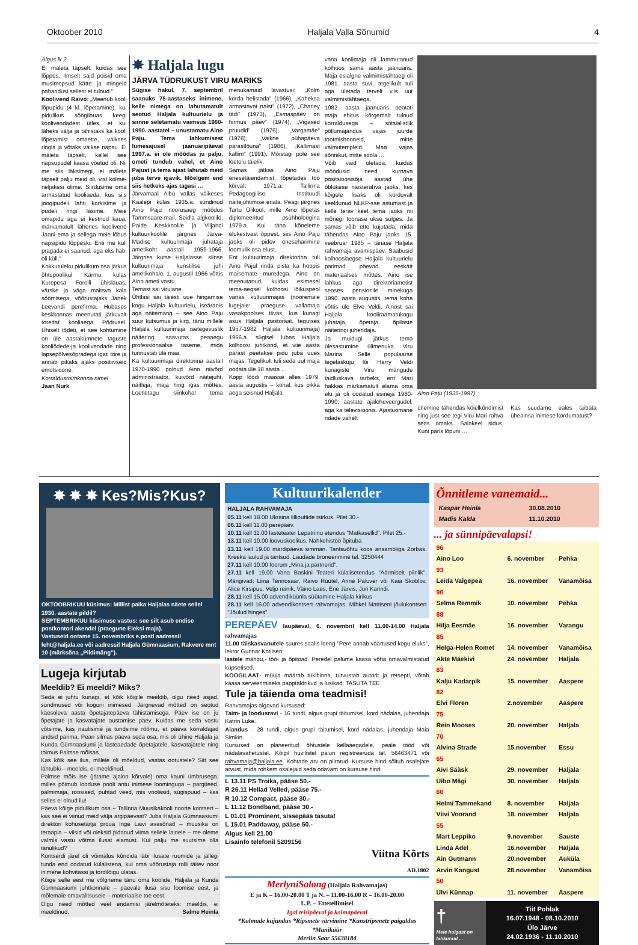Oktoober 2010 Haljala Valla Sõnumid 4
Algus lk 2
Ei mäleta täpselt, kuidas see lõppes. Ilmselt said poisid oma musimopsud kätte ja mingeid pahandusi sellest ei tulnud."
Koolivend Raivo: „Meenub kooli lõpupidu (4 kl. lõpetamine), kui pidulikus söögilauas keegi koolivendadest ütles, et kui läheks välja ja tähistaks ka kooli lõpetamist omaette, väikses ringis ja võtaks väikse napsu. Ei mäleta täpselt, kellel see napsupudel kaasa võetud oli. Nii me siis läksimegi, ei mäleta täpselt palju meid oli, vist kolme-neljakesi olime. Siirdusime oma armastatud kooliaeda, kus siis joogipudeli lahti korkisime ja pudeli ringi lasime. Meie omapidu aga ei kestnud kaua, märkamatult lähenes koolivend Jaani ema ja sellega meie lõbus napsipidu lõppeski. Eriti me küll pragada ei saanud, aga eks häbi oli küll."
Kokkutuleku pidulikum osa jätkus õhtupoolikul Kärmu külas Kurepesa Forelli ühislauas, värske ja väga maitsva kala söömisega, võõrustajaks Janek Leevandi perefirma. Hubases keskkonnas meenutati jätkuvalt toredat kooliaega Põdrusel. Ühiselt tõdeti, et see kohtumine on üle aastakümnete taguste kooliõdede-ja koolivendade ning lapsepõlvesõpradega igati tore ja annab pikaks ajaks positiivseid emotsioone.
Korraldustoimkonna nimel
Jaan Nurk
✸ Haljala lugu
JÄRVA TÜDRUKUST VIRU MARIKS
Sügise hakul, 7. septembril saanuks 75-aastaseks inimene, kelle nimega on lahutamatult seotud Haljala kultuurielu ja siinne seletamatu vaimsus 1960-1990. aastatel – unustamatu Aino Paju. Tema lahkumisest lumesajusel jaanuaripäeval 1997.a. ei ole möödas ju palju, ometi tundub vahel, et Aino Pajust ja tema ajast lahutab meid juba terve igavik. Mõelgem end siis hetkeks ajas tagasi …
Järvamaal Albu vallas väikeses Kaalepi külas 1935.a. sündinud Aino Paju noorusaeg möödus Tammsaare-mail. Seidla algkoolile, Paide Keskkoolile ja Viljandi kultuurikoolile järgnes Järva-Madise kultuurimaja juhataja ametikoht aastail 1959-1966. Järgnes kutse Haljalasse, siinse kultuurimaja kunstilise juhi ametikohale. 1. augustil 1966 võttis Aino ameti vastu.
Temast sai virulane.
Ühtlasi sai täiesti uue hingamise kogu Haljala kultuurielu, iseäranis aga näitemäng – see Aino Paju suur kutsumus ja kirg, tänu millele Haljala kultuurimaja isetegevuslik näitering saavutas peaaegu professionaalse taseme, mida tunnustati üle maa.
Ka kultuurimaja direktorina aastail 1970-1990 polnud Aino niivõrd administraator, kuivõrd näitejuht, näitleja, maja hing igas mõttes. Loetletagu siinkohal tema menukamaid lavastusi: „Kolm korda helistada" (1966), „Kaheksa armastavat naist" (1972), „Charley tädi" (1973), „Esmaspäev on hirmus päev" (1974), „Vigased pruudid" (1976), „Vargamäe" (1978), „Vaikne pühapäeva pärastlõuna" (1986), „Kallimast kallim" (1991). Mõistagi pole see loetelu täielik.
Samas jätkas Aino Paju enesetäiendamist, lõpetades töö kõrvalt 1971.a. Tallinna Pedagoogilise Instituudi näitejuhtimise eriala. Peagi järgnes Tartu Ülikool, mille Aino lõpetas diplomeeritud psühholoogina 1979.a. Kui täna kõneleme elukestvast õppest, siis Aino Paju jaoks oli pidev eneseharimine loomulik osa elust.
Ent kultuurimaja direktorina tuli Aino Pajul rinda pista ka hoopis maisemate muredega. Aino on meenutanud, kuidas esimesel tema-aegsel kolhoosi lõikuspeol vanas kultuurimajas (nooremale lugejale: praeguse vallamaja vasakpoolses tiivas, kus kunagi asus Haljala pastoraat, tegutses 1957-1982 Haljala kultuurimaja) 1966.a. sügisel lubas Haljala kolhoosi juhtkond, et viie aasta pärast peetakse pidu juba uues majas. Tegelikult tuli seda uut maja oodata üle 18 aasta …
Kopp löödi maasse alles 1979. aasta augustis – kohal, kus pikka aega seisnud Haljala
vana koolimaja oli lammutanud kolhoos sama aasta jaanuaris. Maja esialgne valmimistähtaeg oli 1981. aasta suvi, tegelikult tuli aga ületada tervelt viis uut valmimistähtaega.
1982. aasta jaanuaris peatati maja ehitus kõrgemalt tulnud korraldusega – sotsialistlik põllumajandus vajas juurde tootmishooneid, mitte vaimutempleid. Maa vajas sõnnikut, mitte soola …
Võib vaid oletada, kuidas möödusid need kurnava positsioonisõja aastad ühe õblukese naisterahva jaoks, kes kõigele lisaks oli korduvalt keeldunud NLKP-sse astumast ja kelle terav keel tema jaoks nii mõnegi toonase ukse sulges. Ja samas võib ette kujutada, mida tähendas Aino Paju jaoks 15. veebruar 1985 – tänase Haljala rahvamaja avamispäev. Saabusid kolhoosiaegse Haljala kultuurielu parimad päevad, eeskätt materiaalses mõttes. Aino ise lahkus aga direktoriametist seoses pensionile minekuga 1990. aasta augustis, tema koha võttis üle Elve Veldi. Ainost sai Haljala kooliraamatukogu juhataja, õpetaja, õpilaste näiteringi juhendaja.
Ja muidugi jätkus tema ülesastumine ülimenuka Viru Marina. Selle populaarse tegelaskuju lõi Harry Veldi kunagiste Viru mängude taidluskava tarbeks, ent Mari hakkas märkamatult elama oma elu ja oli oodatud esineja 1980-1990. aastate ajaleheveergudel, aga ka televisioonis. Ajastuomane ridade vahelt
Aino Paju (1935-1997)
ütlemine tähendas köielkõndimist ning just see tegi Viru Mari rahva seas omaks. Salakeel sidus. Kuni päris lõpuni …
Kas suudame eales taibata üheainsa inimese kordumatust?
✸ ✸ ✸ Kes?Mis?Kus?
OKTOOBRIKUU küsimus: Millist paika Haljalas näete sellel 1930. aastate pildil?
SEPTEMBRIKUU küsimuse vastus: see silt asub endise postkontori akendel (praegune Eleksi maja).
Vastuseid ootame 15. novembriks e.posti aadressil leht@haljala.ee või aadressil Haljala Gümnaasium, Rakvere mnt 10 (märksõna „Pildimäng").
Lugeja kirjutab
Meeldib? Ei meeldi? Miks?
Seda ei juhtu kunagi, et kõik kõigile meeldib, olgu need asjad, sündmused või koguni inimesed. Järgnevad mõtted on seotud käesoleva aasta õpetajatepäeva tähistamisega. Päev ise on ju õpetajate ja kasvatajate austamise päev. Kuidas me seda vastu võtsime, kas nautisime ja tundsime rõõmu, et päeva korraldajad andsid parima. Pean silmas päeva seda osa, mis oli ühine Haljala ja Kunda Gümnaasiumi ja lasteaedade õpetajatele, kasvatajatele ning toimus Palmse mõisas.
Kas kõik see ilus, millele oli mõeldud, vastas ootustele? Siit see lähtubki – meeldis, ei meeldinud.
Palmse mõis ise (jätame ajaloo kõrvale) oma kauni ümbrusega, milles põimub looduse poolt antu inimese loominguga – pargiteed, palmimaja, roosiaed, puhtad veed, mis voolasid, sügispuud – kas selles ei olnud ilu!
Päeva kõige pidulikum osa – Tallinna Muusikakooli noorte kontsert – kas see ei viinud meid välja argipäevast? Juba Haljala Gümnaasiumi direktori kohusetäitja proua Inge Laivi avasõnad – muusika on teraapia – viisid või oleksid pidanud viima sellele lainele – me oleme valmis vastu võtma ilusat elamust. Kui palju me suutsime olla tänulikud?
Kontserdi järel oli võimalus kõndida läbi ilusate ruumide ja jällegi tunda end oodatud külalistena, kui oma võõrustaja rolli täitev noor inimene kohvitassi ja tordilõigu ulatas.
Kõige selle eest me võlgneme tänu oma koolide, Haljala ja Kunda Gümnaasiumi juhtkonnale – päevale ilusa sisu loomise eest, ja mõlemale omavalitsusele – materiaalse toe eest.
Olgu need mõtted veel endamisi järelmõteteks: meeldis, ei meeldinud. Salme Heinla
Kultuurikalender
HALJALA RAHVAMAJA
05.11 kell 18.00 Ukraina lilliputtide tsirkus. Pilet 30.-
06.11 kell 11.00 perepäev.
10.11 kell 11.00 lasteteater Lepatriinu etendus "Matkasellid". Pilet 25.-
13.11 kell 10.00 loovuskoolitus. Nahkehistöö õpituba
13.11 kell 19.00 mardipäeva simman. Tantsuõhtu koos ansambliga Zorbas. Kreeka laulud ja tantsud. Laudade broneerimine tel. 3250444
27.11 kell 10.00 foorum „Mina ja partnerid".
27.11 kell 19.00 Vana Baskini Teateri külalisetendus "Äärmiselt piinlik". Mängivad: Liina Tennosaar, Raivo Rüütel, Anne Paluver või Kaia Skoblov, Alice Kirsipuu, Veljo reinik, Väino Laes, Ene Järvis, Jüri Karindi.
28.11 kell 15.00 advendiküünla süütamine Haljala kirikus
28.11 kell 16.00 advendikontsert rahvamajas. Mihkel Mattiseni jõulukontsert "Jõulud hinges".
PEREPÄEV laupäeval, 6. novembril kell 11.00-14.00 Haljala rahvamajas
11.00 täiskasvanutele suures saalis loeng "Pere annab väärtused kogu eluks", lektor Gunnar Kotiisen
lastele mängu,- töö- ja õpitoad. Peredel palume kaasa võtta omavalmistatud küpsetised.
KOOGILAAT- müüja määrab tükihinna, tutvustab autorit ja retsepti, võtab kaasa serveerimiseks papptaldrikud ja lusikad. TASUTA TEE
Tule ja täienda oma teadmisi!
Rahvamajas algavad kursused:
Taim- ja loodusravi - 16 tundi, algus grupi täitumisel, kord nädalas, juhendaja Katrin Luke.
Aiandus - 28 tundi, algus grupi täitumisel, kord nädalas, juhendaja Maia Simkin.
Kursused on planeeritud õhtustele kellaaegadele, peale tööd või nädalavahetustel. Kõigil huvilistel palun registreeruda tel. 56463471 või rahvamaja@haljala.ee. Kohtade arv on piiratud. Kursuse hind sõltub osalejate arvust, mida rohkem osalejaid seda odavam on kursuse hind.
L 13.11 PS Troika, pääse 50.-
R 26.11 Hellad Velled, pääse 75.-
R 10.12 Compact, pääse 30.-
L 11.12 Bondband, pääse 30.-
L 01.01 Prominent, sissepääs tasuta!
L 15.01 Paddaway, pääse 50.-
Algus kell 21.00
Lisainfo telefonil 5209156
Viitna Kõrts
AD.1802
MerlyniSalong (Haljala Rahvamajas)
E ja K – 16.00-20.00 T ja N. – 11.00-16.00 R – 16.00-20.00
L.P. – Ettetellimisel
Igal teisipäeval ja kolmapäeval
*Kulmude kujundus *Ripsmete värvimine *Kunstripsmete paigaldus *Maniküür
Merlin Saar 55638184
Õnnitleme vanemaid...
| Kaspar Heinla | 30.08.2010 |
| Madis Kalda | 11.10.2010 |
... ja sünnipäevalapsi!
| 96 | | |
| Aino Loo | 6. november | Pehka |
| 93 | | |
| Leida Valgepea | 16. november | Vanamõisa |
| 90 | | |
| Selma Remmik | 10. november | Pehka |
| 88 | | |
| Hilja Eesmäe | 16. november | Varangu |
| 85 | | |
| Helga-Helen Romet | 14. november | Vanamõisa |
| Akte Mäekivi | 24. november | Haljala |
| 83 | | |
| Kalju Kadarpik | 15. november | Aaspere |
| 82 | | |
| Elvi Floren | 2.november | Aaspere |
| 75 | | |
| Rein Mooses | 20. november | Haljala |
| 70 | | |
| Alvina Strade | 15.november | Essu |
| 65 | | |
| Aivi Sääsk | 29. november | Haljala |
| Uibo Mägi | 30. november | Haljala |
| 60 | | |
| Helmi Tammekand | 8. november | Haljala |
| Viivi Voorand | 18. november | Haljala |
| 55 | | |
| Mart Leppiko | 9.november | Sauste |
| Linda Adel | 16.november | Haljala |
| Ain Gutmann | 20.november | Auküla |
| Arvin Kangust | 28.november | Vanamõisa |
| 50 | | |
| Ulvi Künnap | 11. november | Aaspere |
†
Meie hulgast on lahkunud ...
Tiit Pohlak
16.07.1948 - 08.10.2010
Ülo Järve
24.02.1936 - 11.10.2010